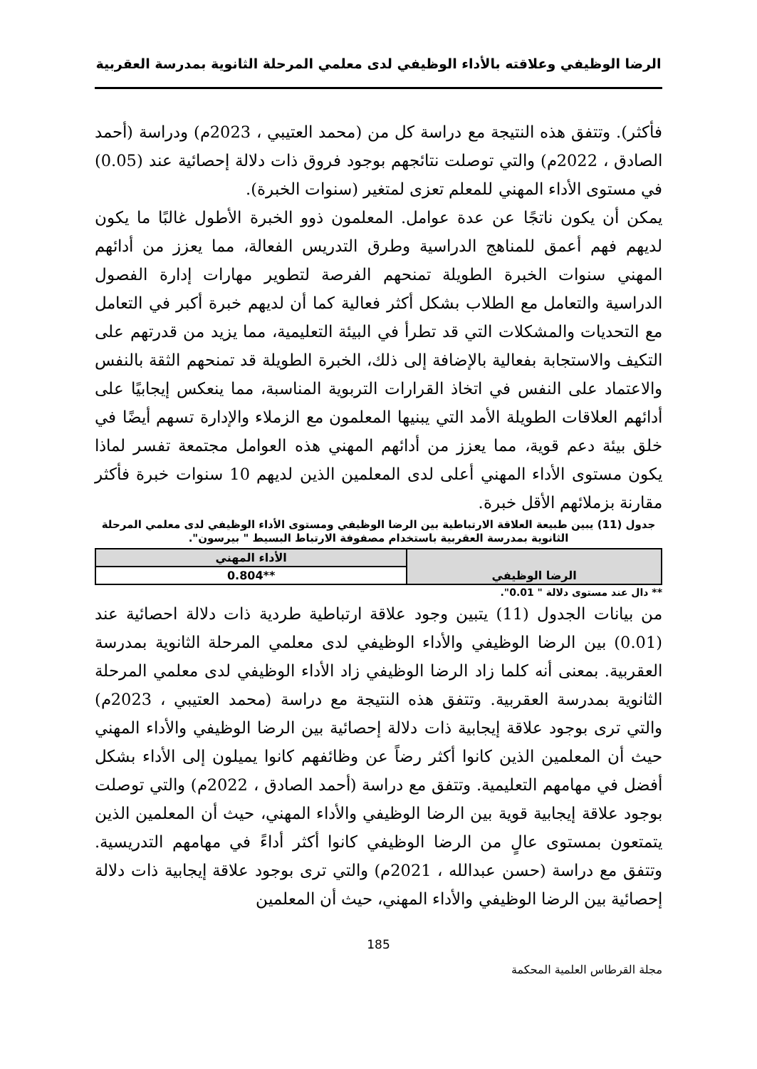الرضا الوظيفي وعلاقته بالأداء الوظيفي لدى معلمي المرحلة الثانوية بمدرسة العقربية
فأكثر). وتتفق هذه النتيجة مع دراسة كل من (محمد العتيبي ، 2023م) ودراسة (أحمد الصادق ، 2022م) والتي توصلت نتائجهم بوجود فروق ذات دلالة إحصائية عند (0.05) في مستوى الأداء المهني للمعلم تعزى لمتغير (سنوات الخبرة).
يمكن أن يكون ناتجًا عن عدة عوامل. المعلمون ذوو الخبرة الأطول غالبًا ما يكون لديهم فهم أعمق للمناهج الدراسية وطرق التدريس الفعالة، مما يعزز من أدائهم المهني سنوات الخبرة الطويلة تمنحهم الفرصة لتطوير مهارات إدارة الفصول الدراسية والتعامل مع الطلاب بشكل أكثر فعالية كما أن لديهم خبرة أكبر في التعامل مع التحديات والمشكلات التي قد تطرأ في البيئة التعليمية، مما يزيد من قدرتهم على التكيف والاستجابة بفعالية بالإضافة إلى ذلك، الخبرة الطويلة قد تمنحهم الثقة بالنفس والاعتماد على النفس في اتخاذ القرارات التربوية المناسبة، مما ينعكس إيجابيًا على أدائهم العلاقات الطويلة الأمد التي يبنيها المعلمون مع الزملاء والإدارة تسهم أيضًا في خلق بيئة دعم قوية، مما يعزز من أدائهم المهني هذه العوامل مجتمعة تفسر لماذا يكون مستوى الأداء المهني أعلى لدى المعلمين الذين لديهم 10 سنوات خبرة فأكثر مقارنة بزملائهم الأقل خبرة.
جدول (11) يبين طبيعة العلاقة الارتباطية بين الرضا الوظيفي ومستوى الأداء الوظيفي لدى معلمي المرحلة الثانوية بمدرسة العقربية باستخدام مصفوفة الارتباط البسيط " بيرسون".
| الرضا الوظيفي | الأداء المهني |
| --- | --- |
| | **0.804 |
** دال عند مستوى دلالة " 0.01".
من بيانات الجدول (11) يتبين وجود علاقة ارتباطية طردية ذات دلالة احصائية عند (0.01) بين الرضا الوظيفي والأداء الوظيفي لدى معلمي المرحلة الثانوية بمدرسة العقربية. بمعنى أنه كلما زاد الرضا الوظيفي زاد الأداء الوظيفي لدى معلمي المرحلة الثانوية بمدرسة العقربية. وتتفق هذه النتيجة مع دراسة (محمد العتيبي ، 2023م) والتي ترى بوجود علاقة إيجابية ذات دلالة إحصائية بين الرضا الوظيفي والأداء المهني حيث أن المعلمين الذين كانوا أكثر رضاً عن وظائفهم كانوا يميلون إلى الأداء بشكل أفضل في مهامهم التعليمية. وتتفق مع دراسة (أحمد الصادق ، 2022م) والتي توصلت بوجود علاقة إيجابية قوية بين الرضا الوظيفي والأداء المهني، حيث أن المعلمين الذين يتمتعون بمستوى عالٍ من الرضا الوظيفي كانوا أكثر أداءً في مهامهم التدريسية. وتتفق مع دراسة (حسن عبدالله ، 2021م) والتي ترى بوجود علاقة إيجابية ذات دلالة إحصائية بين الرضا الوظيفي والأداء المهني، حيث أن المعلمين
185
مجلة القرطاس العلمية المحكمة